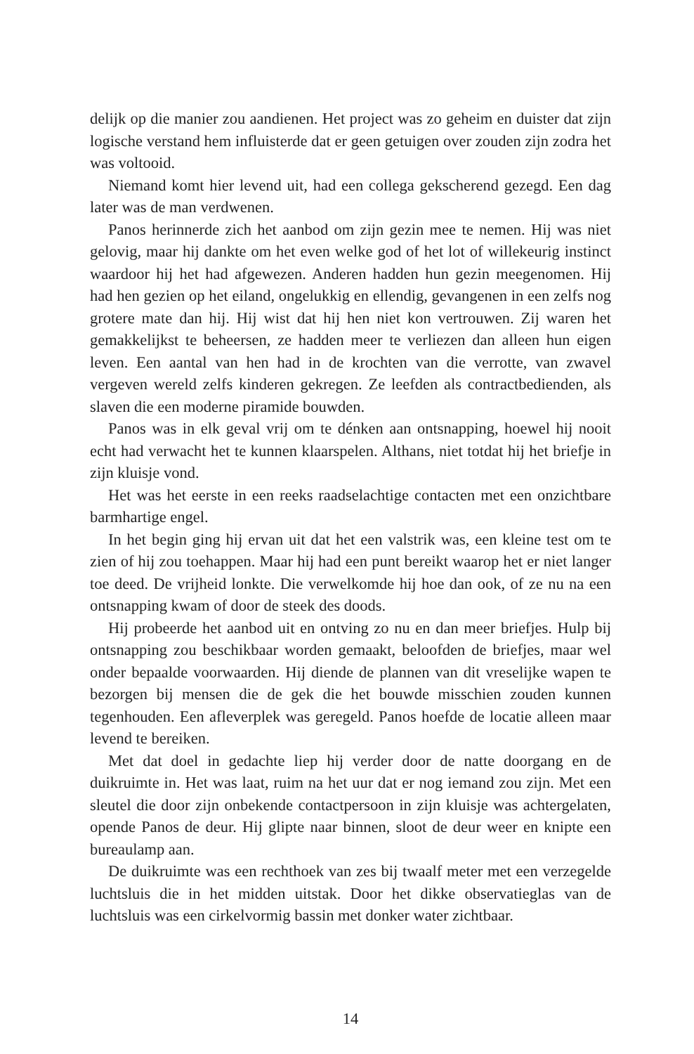delijk op die manier zou aandienen. Het project was zo geheim en duister dat zijn logische verstand hem influisterde dat er geen getuigen over zouden zijn zodra het was voltooid.
Niemand komt hier levend uit, had een collega gekscherend gezegd. Een dag later was de man verdwenen.
Panos herinnerde zich het aanbod om zijn gezin mee te nemen. Hij was niet gelovig, maar hij dankte om het even welke god of het lot of willekeurig instinct waardoor hij het had afgewezen. Anderen hadden hun gezin meegenomen. Hij had hen gezien op het eiland, ongelukkig en ellendig, gevangenen in een zelfs nog grotere mate dan hij. Hij wist dat hij hen niet kon vertrouwen. Zij waren het gemakkelijkst te beheersen, ze hadden meer te verliezen dan alleen hun eigen leven. Een aantal van hen had in de krochten van die verrotte, van zwavel vergeven wereld zelfs kinderen gekregen. Ze leefden als contractbedienden, als slaven die een moderne piramide bouwden.
Panos was in elk geval vrij om te dénken aan ontsnapping, hoewel hij nooit echt had verwacht het te kunnen klaarspelen. Althans, niet totdat hij het briefje in zijn kluisje vond.
Het was het eerste in een reeks raadselachtige contacten met een onzichtbare barmhartige engel.
In het begin ging hij ervan uit dat het een valstrik was, een kleine test om te zien of hij zou toehappen. Maar hij had een punt bereikt waarop het er niet langer toe deed. De vrijheid lonkte. Die verwelkomde hij hoe dan ook, of ze nu na een ontsnapping kwam of door de steek des doods.
Hij probeerde het aanbod uit en ontving zo nu en dan meer briefjes. Hulp bij ontsnapping zou beschikbaar worden gemaakt, beloofden de briefjes, maar wel onder bepaalde voorwaarden. Hij diende de plannen van dit vreselijke wapen te bezorgen bij mensen die de gek die het bouwde misschien zouden kunnen tegenhouden. Een afleverplek was geregeld. Panos hoefde de locatie alleen maar levend te bereiken.
Met dat doel in gedachte liep hij verder door de natte doorgang en de duikruimte in. Het was laat, ruim na het uur dat er nog iemand zou zijn. Met een sleutel die door zijn onbekende contactpersoon in zijn kluisje was achter­gelaten, opende Panos de deur. Hij glipte naar binnen, sloot de deur weer en knipte een bureaulamp aan.
De duikruimte was een rechthoek van zes bij twaalf meter met een verzegel­de luchtsluis die in het midden uitstak. Door het dikke observatieglas van de luchtsluis was een cirkelvormig bassin met donker water zichtbaar.
14